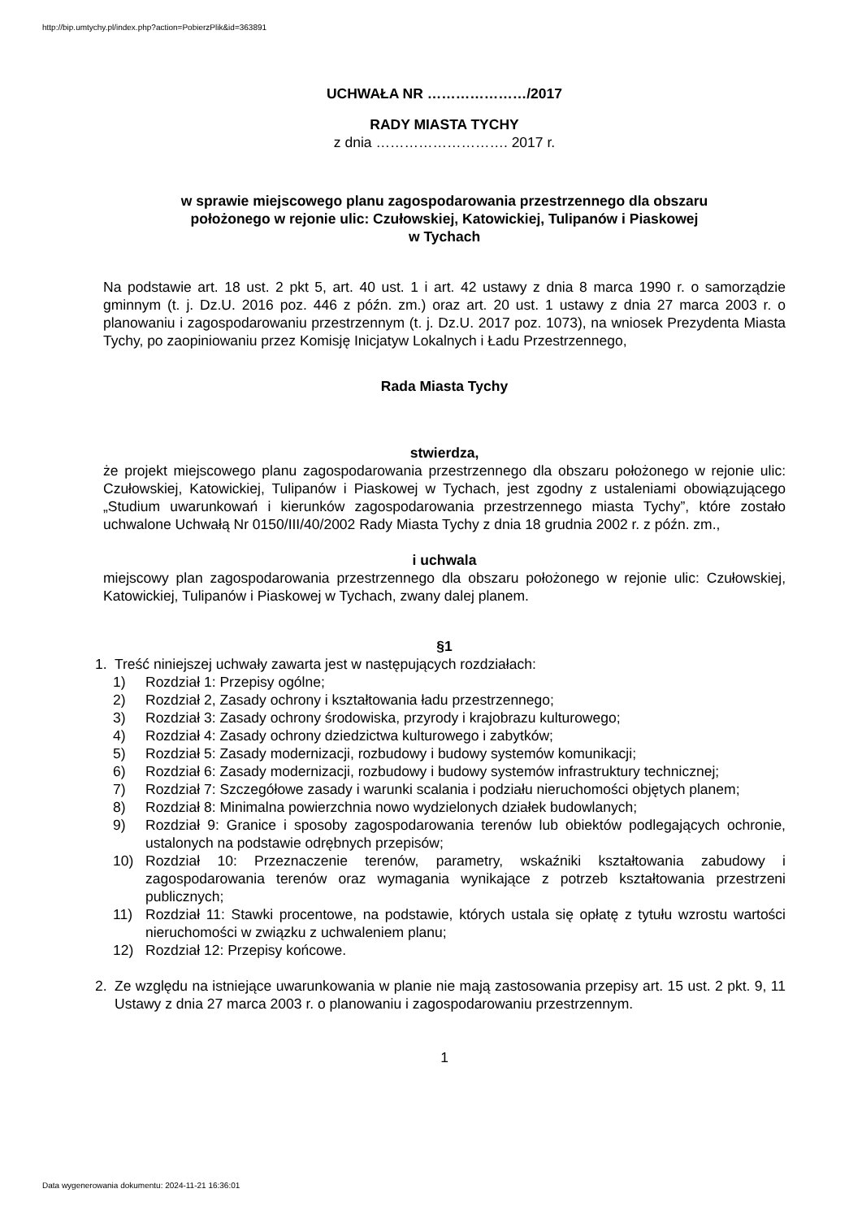http://bip.umtychy.pl/index.php?action=PobierzPlik&id=363891
UCHWAŁA NR …………………/2017
RADY MIASTA TYCHY
z dnia ………………………. 2017 r.
w sprawie miejscowego planu zagospodarowania przestrzennego dla obszaru
położonego w rejonie ulic: Czułowskiej, Katowickiej, Tulipanów i Piaskowej
w Tychach
Na podstawie art. 18 ust. 2 pkt 5, art. 40 ust. 1 i art. 42 ustawy z dnia 8 marca 1990 r. o samorządzie gminnym (t. j. Dz.U. 2016 poz. 446 z późn. zm.) oraz art. 20 ust. 1 ustawy z dnia 27 marca 2003 r. o planowaniu i zagospodarowaniu przestrzennym (t. j. Dz.U. 2017 poz. 1073), na wniosek Prezydenta Miasta Tychy, po zaopiniowaniu przez Komisję Inicjatyw Lokalnych i Ładu Przestrzennego,
Rada Miasta Tychy
stwierdza,
że projekt miejscowego planu zagospodarowania przestrzennego dla obszaru położonego w rejonie ulic: Czułowskiej, Katowickiej, Tulipanów i Piaskowej w Tychach, jest zgodny z ustaleniami obowiązującego „Studium uwarunkowań i kierunków zagospodarowania przestrzennego miasta Tychy”, które zostało uchwalone Uchwałą Nr 0150/III/40/2002 Rady Miasta Tychy z dnia 18 grudnia 2002 r. z późn. zm.,
i uchwala
miejscowy plan zagospodarowania przestrzennego dla obszaru położonego w rejonie ulic: Czułowskiej, Katowickiej, Tulipanów i Piaskowej w Tychach, zwany dalej planem.
§1
1. Treść niniejszej uchwały zawarta jest w następujących rozdziałach:
1) Rozdział 1: Przepisy ogólne;
2) Rozdział 2, Zasady ochrony i kształtowania ładu przestrzennego;
3) Rozdział 3: Zasady ochrony środowiska, przyrody i krajobrazu kulturowego;
4) Rozdział 4: Zasady ochrony dziedzictwa kulturowego i zabytków;
5) Rozdział 5: Zasady modernizacji, rozbudowy i budowy systemów komunikacji;
6) Rozdział 6: Zasady modernizacji, rozbudowy i budowy systemów infrastruktury technicznej;
7) Rozdział 7: Szczegółowe zasady i warunki scalania i podziału nieruchomości objętych planem;
8) Rozdział 8: Minimalna powierzchnia nowo wydzielonych działek budowlanych;
9) Rozdział 9: Granice i sposoby zagospodarowania terenów lub obiektów podlegających ochronie, ustalonych na podstawie odrębnych przepisów;
10) Rozdział 10: Przeznaczenie terenów, parametry, wskaźniki kształtowania zabudowy i zagospodarowania terenów oraz wymagania wynikające z potrzeb kształtowania przestrzeni publicznych;
11) Rozdział 11: Stawki procentowe, na podstawie, których ustala się opłatę z tytułu wzrostu wartości nieruchomości w związku z uchwaleniem planu;
12) Rozdział 12: Przepisy końcowe.
2. Ze względu na istniejące uwarunkowania w planie nie mają zastosowania przepisy art. 15 ust. 2 pkt. 9, 11 Ustawy z dnia 27 marca 2003 r. o planowaniu i zagospodarowaniu przestrzennym.
1
Data wygenerowania dokumentu: 2024-11-21 16:36:01